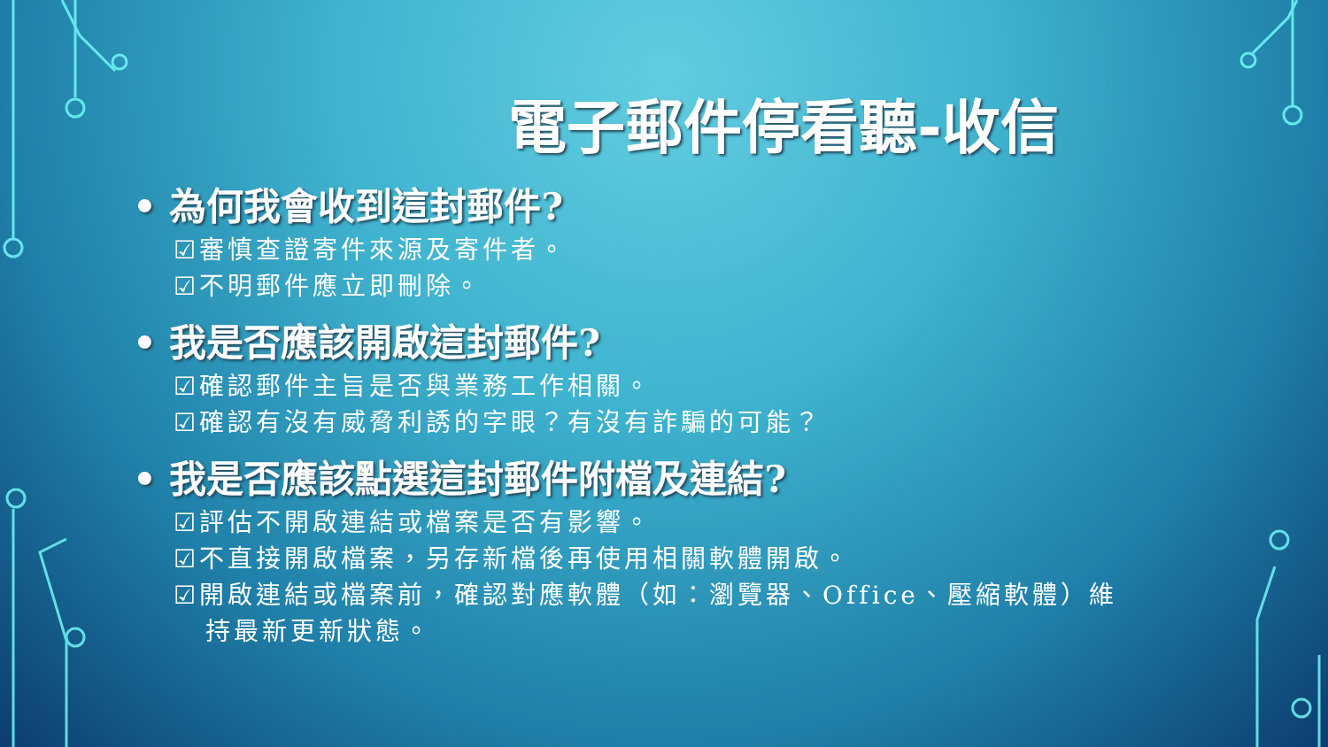電子郵件停看聽-收信
• 為何我會收到這封郵件?
☑審慎查證寄件來源及寄件者。
☑不明郵件應立即刪除。
• 我是否應該開啟這封郵件?
☑確認郵件主旨是否與業務工作相關。
☑確認有沒有威脅利誘的字眼？有沒有詐騙的可能？
• 我是否應該點選這封郵件附檔及連結?
☑評估不開啟連結或檔案是否有影響。
☑不直接開啟檔案，另存新檔後再使用相關軟體開啟。
☑開啟連結或檔案前，確認對應軟體（如：瀏覽器、Office、壓縮軟體）維
持最新更新狀態。